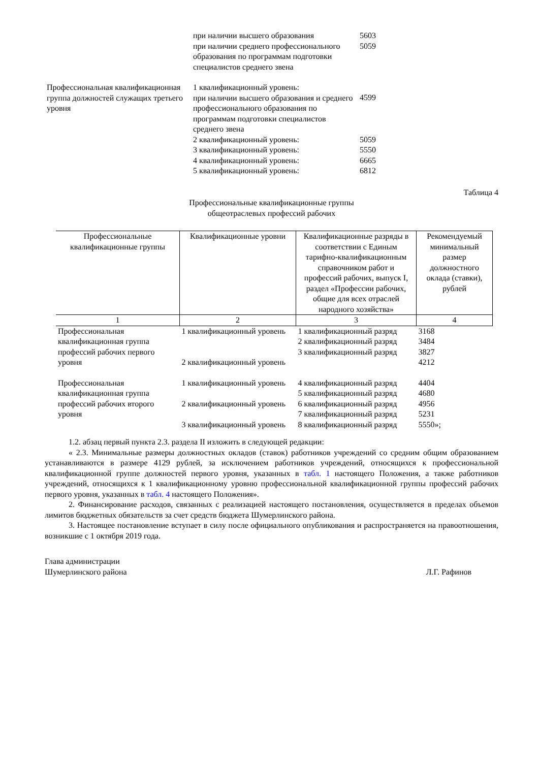| | при наличии высшего образования | 5603 |
| | при наличии среднего профессионального образования по программам подготовки специалистов среднего звена | 5059 |
| Профессиональная квалификационная группа должностей служащих третьего уровня | 1 квалификационный уровень: при наличии высшего образования и среднего профессионального образования по программам подготовки специалистов среднего звена | 4599 |
| | 2 квалификационный уровень: | 5059 |
| | 3 квалификационный уровень: | 5550 |
| | 4 квалификационный уровень: | 6665 |
| | 5 квалификационный уровень: | 6812 |
Таблица 4
Профессиональные квалификационные группы
общеотраслевых профессий рабочих
| Профессиональные квалификационные группы | Квалификационные уровни | Квалификационные разряды в соответствии с Единым тарифно-квалификационным справочником работ и профессий рабочих, выпуск I, раздел «Профессии рабочих, общие для всех отраслей народного хозяйства» | Рекомендуемый минимальный размер должностного оклада (ставки), рублей |
| --- | --- | --- | --- |
| 1 | 2 | 3 | 4 |
| Профессиональная квалификационная группа профессий рабочих первого уровня | 1 квалификационный уровень | 1 квалификационный разряд | 3168 |
| | | 2 квалификационный разряд | 3484 |
| | | 3 квалификационный разряд | 3827 |
| | 2 квалификационный уровень | | 4212 |
| Профессиональная квалификационная группа профессий рабочих второго уровня | 1 квалификационный уровень | 4 квалификационный разряд | 4404 |
| | | 5 квалификационный разряд | 4680 |
| | 2 квалификационный уровень | 6 квалификационный разряд | 4956 |
| | | 7 квалификационный разряд | 5231 |
| | 3 квалификационный уровень | 8 квалификационный разряд | 5550»; |
1.2. абзац первый пункта 2.3. раздела II изложить в следующей редакции:
« 2.3. Минимальные размеры должностных окладов (ставок) работников учреждений со средним общим образованием устанавливаются в размере 4129 рублей, за исключением работников учреждений, относящихся к профессиональной квалификационной группе должностей первого уровня, указанных в табл. 1 настоящего Положения, а также работников учреждений, относящихся к 1 квалификационному уровню профессиональной квалификационной группы профессий рабочих первого уровня, указанных в табл. 4 настоящего Положения».
2. Финансирование расходов, связанных с реализацией настоящего постановления, осуществляется в пределах объемов лимитов бюджетных обязательств за счет средств бюджета Шумерлинского района.
3. Настоящее постановление вступает в силу после официального опубликования и распространяется на правоотношения, возникшие с 1 октября 2019 года.
Глава администрации
Шумерлинского района
Л.Г. Рафинов